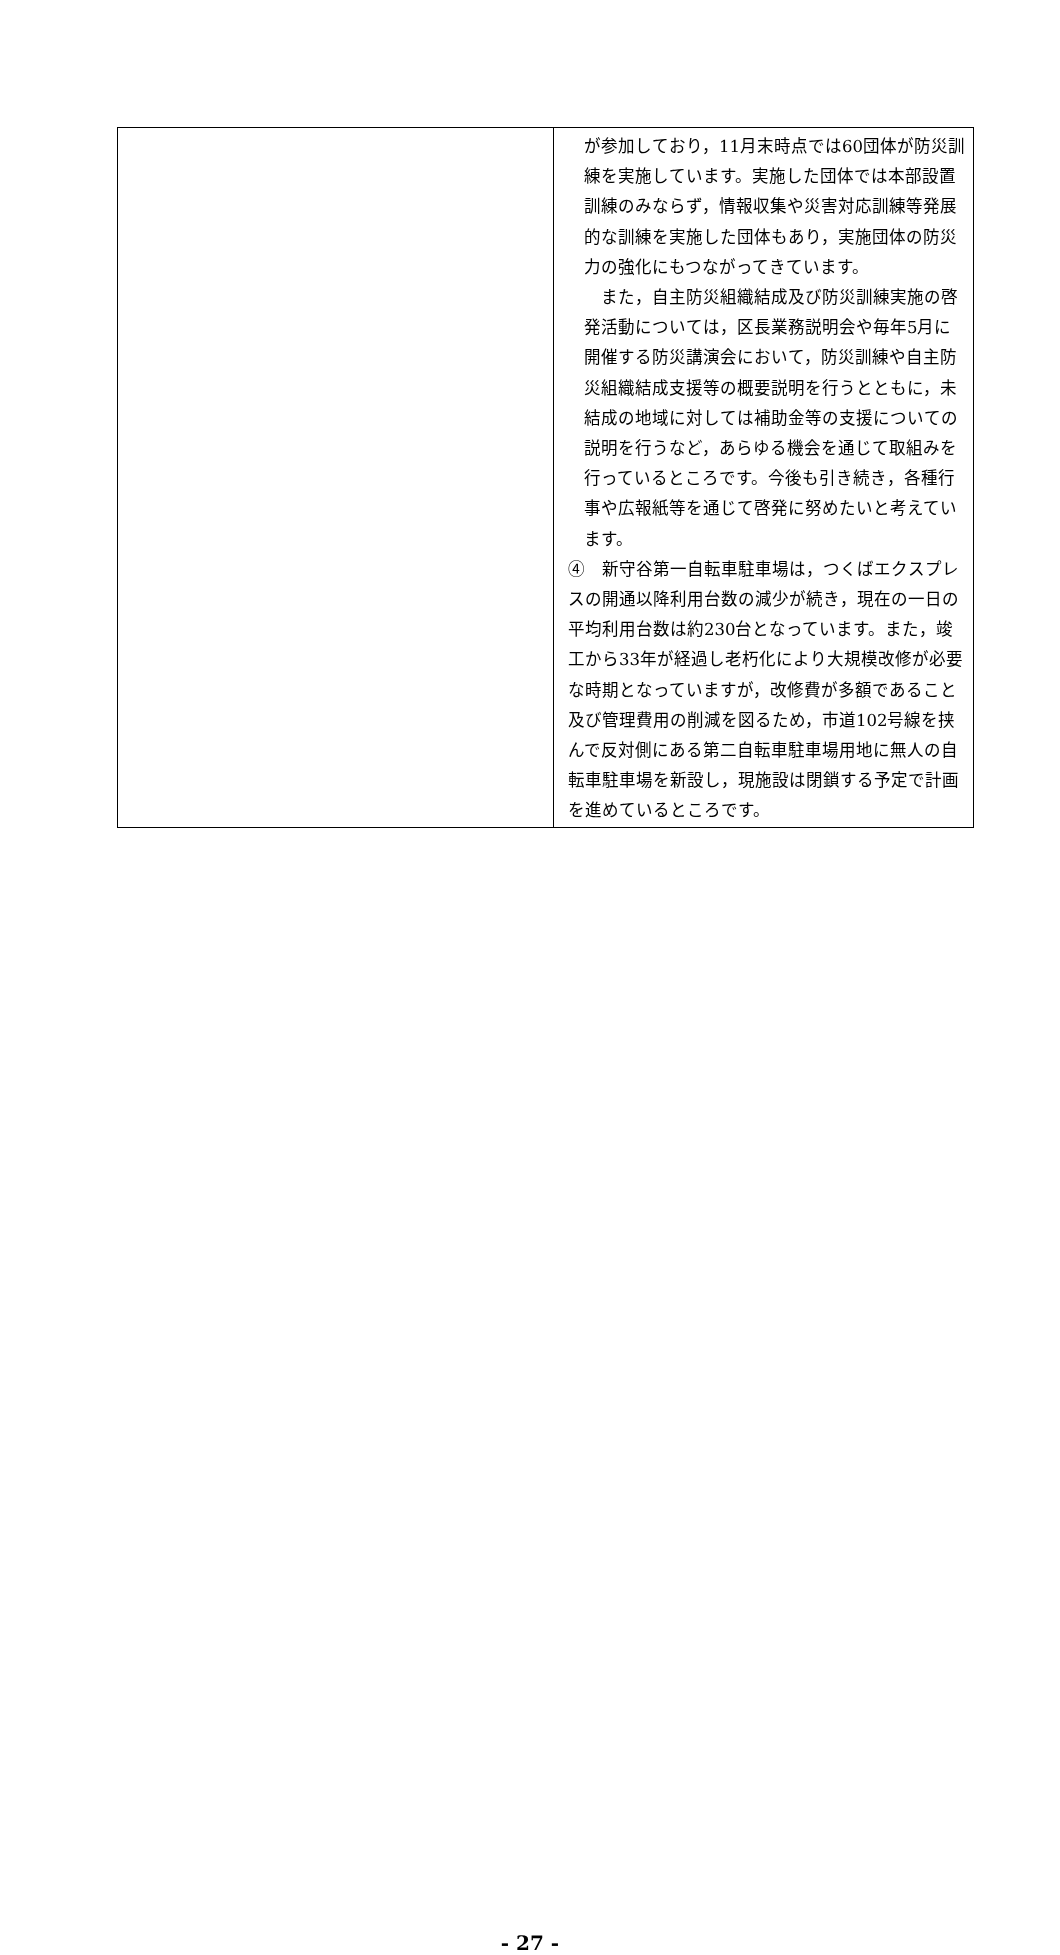| | が参加しており，11月末時点では60団体が防災訓練を実施しています。実施した団体では本部設置訓練のみならず，情報収集や災害対応訓練等発展的な訓練を実施した団体もあり，実施団体の防災力の強化にもつながってきています。 また，自主防災組織結成及び防災訓練実施の啓発活動については，区長業務説明会や毎年5月に開催する防災講演会において，防災訓練や自主防災組織結成支援等の概要説明を行うとともに，未結成の地域に対しては補助金等の支援についての説明を行うなど，あらゆる機会を通じて取組みを行っているところです。今後も引き続き，各種行事や広報紙等を通じて啓発に努めたいと考えています。 ④ 新守谷第一自転車駐車場は，つくばエクスプレスの開通以降利用台数の減少が続き，現在の一日の平均利用台数は約230台となっています。また，竣工から33年が経過し老朽化により大規模改修が必要な時期となっていますが，改修費が多額であること及び管理費用の削減を図るため，市道102号線を挟んで反対側にある第二自転車駐車場用地に無人の自転車駐車場を新設し，現施設は閉鎖する予定で計画を進めているところです。 |
- 27 -